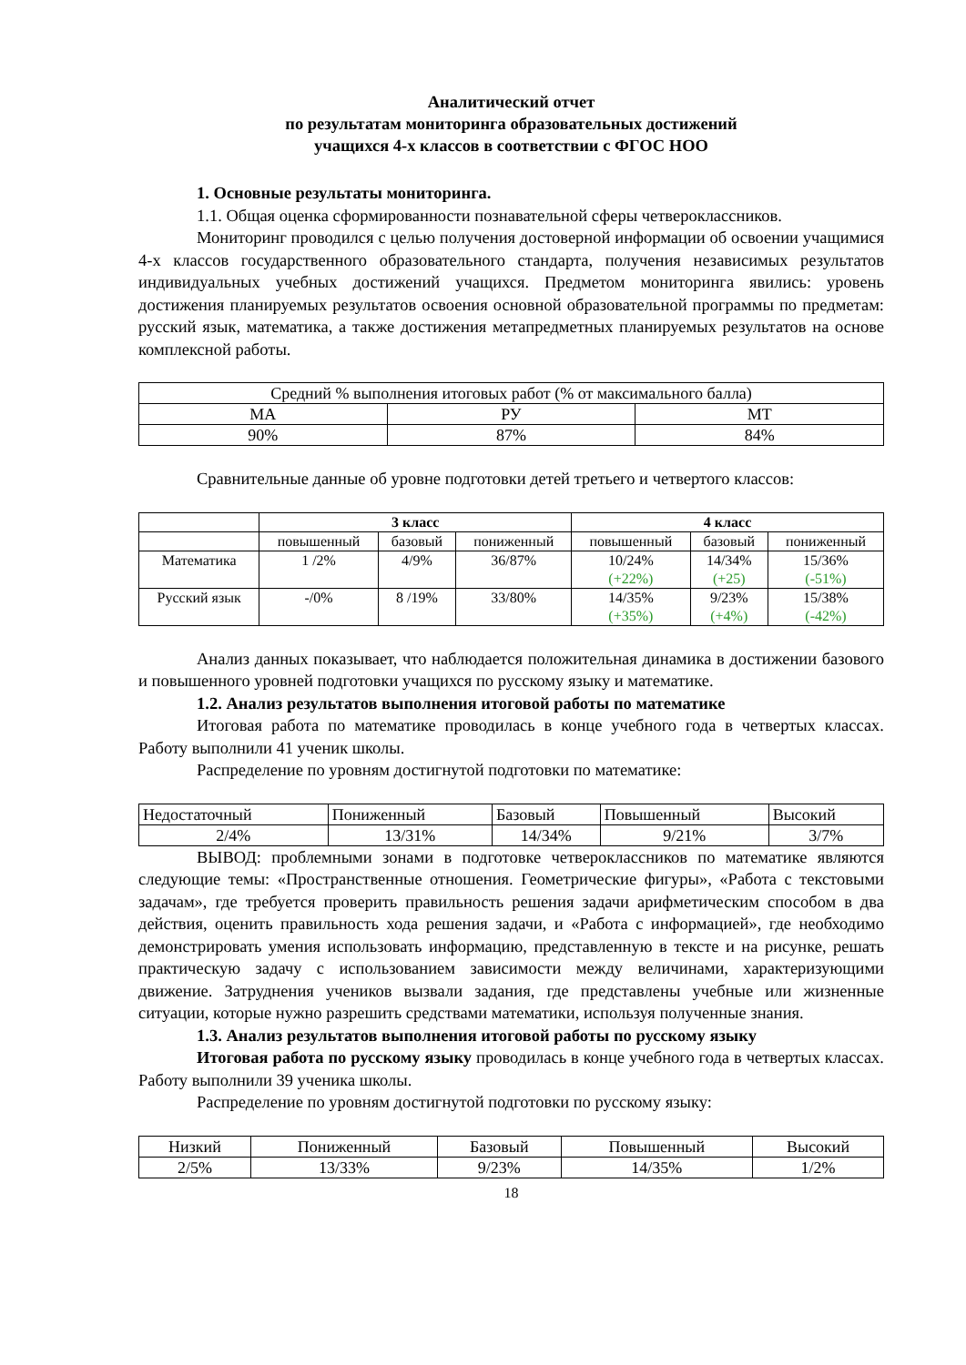Аналитический отчет
по результатам мониторинга образовательных достижений
учащихся 4-х классов в соответствии с ФГОС НОО
1. Основные результаты мониторинга.
1.1. Общая оценка сформированности познавательной сферы четвероклассников.
Мониторинг проводился с целью получения достоверной информации об освоении учащимися 4-х классов государственного образовательного стандарта, получения независимых результатов индивидуальных учебных достижений учащихся. Предметом мониторинга явились: уровень достижения планируемых результатов освоения основной образовательной программы по предметам: русский язык, математика, а также достижения метапредметных планируемых результатов на основе комплексной работы.
| Средний % выполнения итоговых работ (% от максимального балла) | | |
| МА | РУ | МТ |
| 90% | 87% | 84% |
Сравнительные данные об уровне подготовки детей третьего и четвертого классов:
| | 3 класс | | | 4 класс | | |
| --- | --- | --- | --- | --- | --- | --- |
| | повышенный | базовый | пониженный | повышенный | базовый | пониженный |
| Математика | 1 /2% | 4/9% | 36/87% | 10/24% (+22%) | 14/34% (+25) | 15/36% (-51%) |
| Русский язык | -/0% | 8 /19% | 33/80% | 14/35% (+35%) | 9/23% (+4%) | 15/38% (-42%) |
Анализ данных показывает, что наблюдается положительная динамика в достижении базового и повышенного уровней подготовки учащихся по русскому языку и математике.
1.2. Анализ результатов выполнения итоговой работы по математике
Итоговая работа по математике проводилась в конце учебного года в четвертых классах. Работу выполнили 41 ученик школы.
Распределение по уровням достигнутой подготовки по математике:
| Недостаточный | Пониженный | Базовый | Повышенный | Высокий |
| 2/4% | 13/31% | 14/34% | 9/21% | 3/7% |
ВЫВОД: проблемными зонами в подготовке четвероклассников по математике являются следующие темы: «Пространственные отношения. Геометрические фигуры», «Работа с текстовыми задачам», где требуется проверить правильность решения задачи арифметическим способом в два действия, оценить правильность хода решения задачи, и «Работа с информацией», где необходимо демонстрировать умения использовать информацию, представленную в тексте и на рисунке, решать практическую задачу с использованием зависимости между величинами, характеризующими движение. Затруднения учеников вызвали задания, где представлены учебные или жизненные ситуации, которые нужно разрешить средствами математики, используя полученные знания.
1.3. Анализ результатов выполнения итоговой работы по русскому языку
Итоговая работа по русскому языку проводилась в конце учебного года в четвертых классах. Работу выполнили 39 ученика школы.
Распределение по уровням достигнутой подготовки по русскому языку:
| Низкий | Пониженный | Базовый | Повышенный | Высокий |
| 2/5% | 13/33% | 9/23% | 14/35% | 1/2% |
18